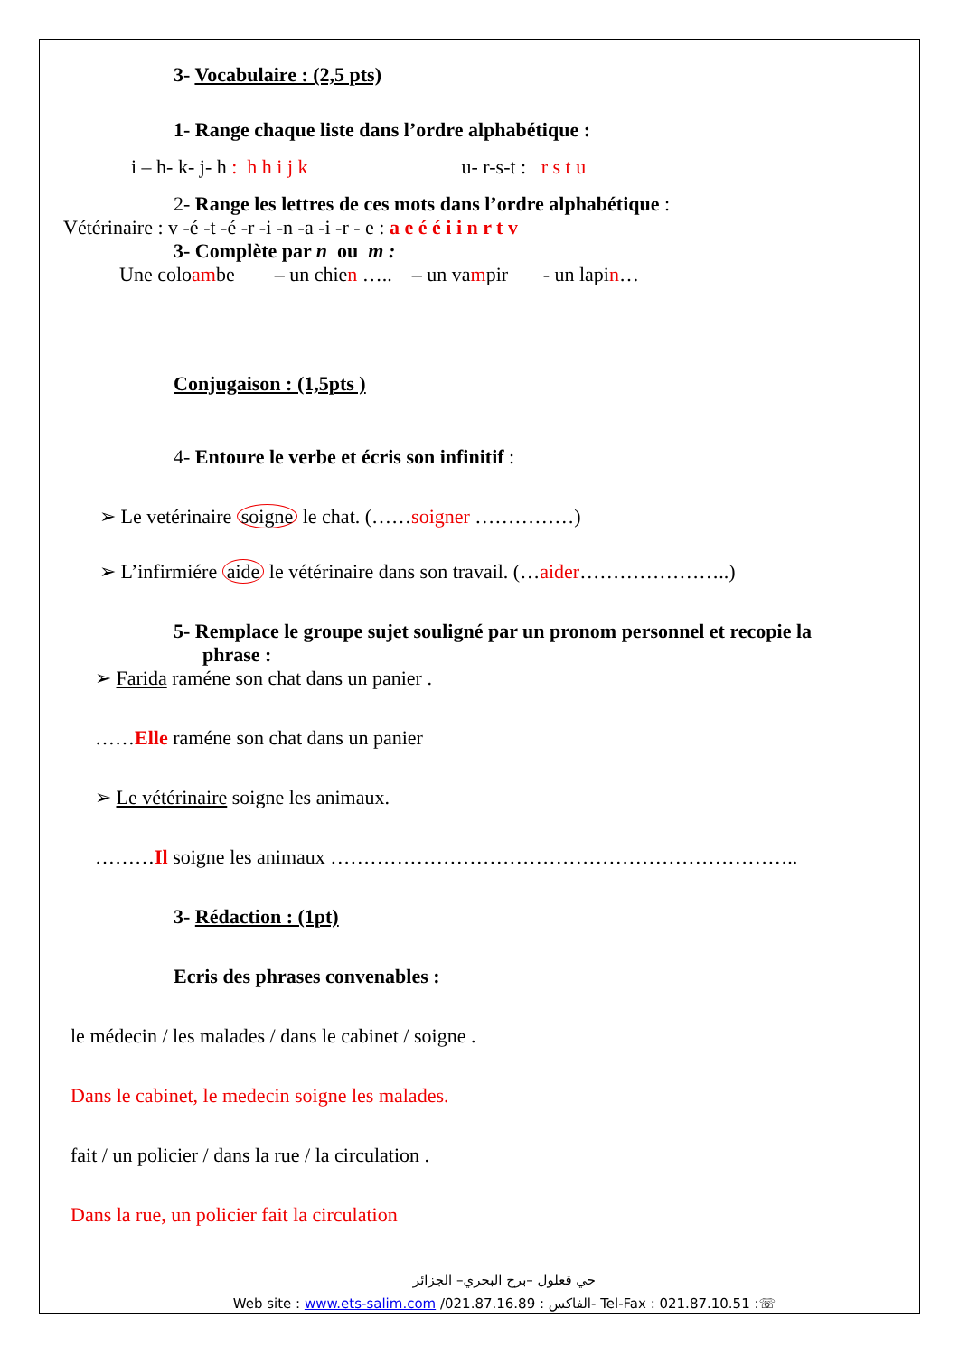3- Vocabulaire : (2,5 pts)
1- Range chaque liste dans l’ordre alphabétique :
i – h- k- j- h : h h i j k u- r-s-t : r s t u
2- Range les lettres de ces mots dans l’ordre alphabétique :
Vétérinaire : v -é -t -é -r -i -n -a -i -r - e : a e é é i i n r t v
3- Complète par n ou m :
Une coloambe – un chien ….. – un vampir - un lapin…
Conjugaison : (1,5pts )
4- Entoure le verbe et écris son infinitif :
➢ Le vetérinaire soigne le chat. (……soigner ……………)
➢ L’infirmiére aide le vétérinaire dans son travail. (…aider…………………..)
5- Remplace le groupe sujet souligné par un pronom personnel et recopie la
phrase :
➢ Farida raméne son chat dans un panier .
……Elle raméne son chat dans un panier
➢ Le vétérinaire soigne les animaux.
………Il soigne les animaux ……………………………………………………………..
3- Rédaction : (1pt)
Ecris des phrases convenables :
le médecin / les malades / dans le cabinet / soigne .
Dans le cabinet, le medecin soigne les malades.
fait / un policier / dans la rue / la circulation .
Dans la rue, un policier fait la circulation
حي قعلول –برج البحري– الجزائر
Web site : www.ets-salim.com /021.87.16.89 : الفاكس- Tel-Fax : 021.87.10.51 :☏